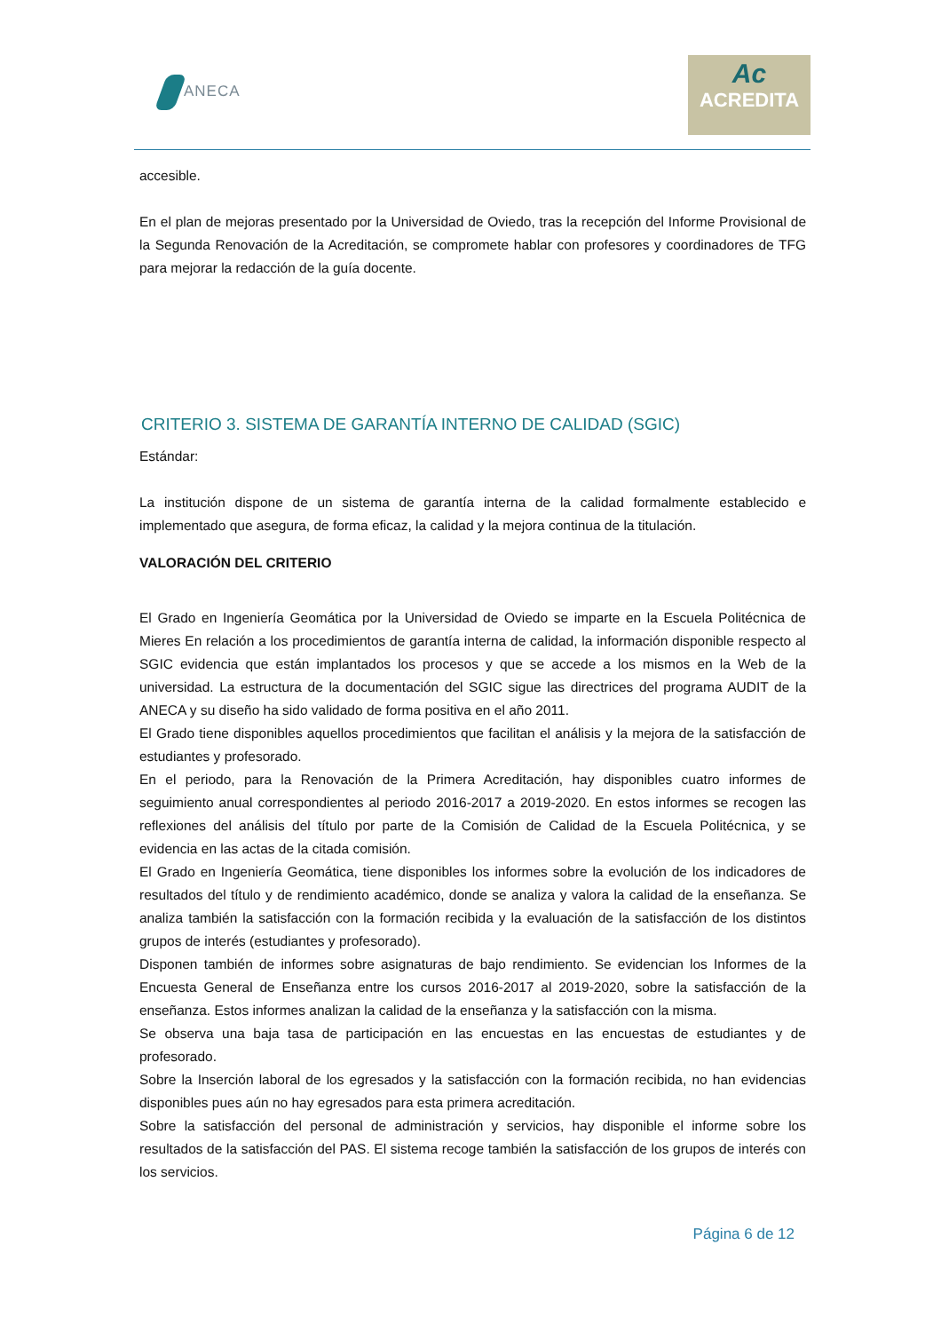ANECA
Ac
ACREDITA
accesible.
En el plan de mejoras presentado por la Universidad de Oviedo, tras la recepción del Informe Provisional de la Segunda Renovación de la Acreditación, se compromete hablar con profesores y coordinadores de TFG para mejorar la redacción de la guía docente.
CRITERIO 3. SISTEMA DE GARANTÍA INTERNO DE CALIDAD (SGIC)
Estándar:
La institución dispone de un sistema de garantía interna de la calidad formalmente establecido e implementado que asegura, de forma eficaz, la calidad y la mejora continua de la titulación.
VALORACIÓN DEL CRITERIO
El Grado en Ingeniería Geomática por la Universidad de Oviedo se imparte en la Escuela Politécnica de Mieres En relación a los procedimientos de garantía interna de calidad, la información disponible respecto al SGIC evidencia que están implantados los procesos y que se accede a los mismos en la Web de la universidad. La estructura de la documentación del SGIC sigue las directrices del programa AUDIT de la ANECA y su diseño ha sido validado de forma positiva en el año 2011.
El Grado tiene disponibles aquellos procedimientos que facilitan el análisis y la mejora de la satisfacción de estudiantes y profesorado.
En el periodo, para la Renovación de la Primera Acreditación, hay disponibles cuatro informes de seguimiento anual correspondientes al periodo 2016-2017 a 2019-2020. En estos informes se recogen las reflexiones del análisis del título por parte de la Comisión de Calidad de la Escuela Politécnica, y se evidencia en las actas de la citada comisión.
El Grado en Ingeniería Geomática, tiene disponibles los informes sobre la evolución de los indicadores de resultados del título y de rendimiento académico, donde se analiza y valora la calidad de la enseñanza. Se analiza también la satisfacción con la formación recibida y la evaluación de la satisfacción de los distintos grupos de interés (estudiantes y profesorado).
Disponen también de informes sobre asignaturas de bajo rendimiento. Se evidencian los Informes de la Encuesta General de Enseñanza entre los cursos 2016-2017 al 2019-2020, sobre la satisfacción de la enseñanza. Estos informes analizan la calidad de la enseñanza y la satisfacción con la misma.
Se observa una baja tasa de participación en las encuestas en las encuestas de estudiantes y de profesorado.
Sobre la Inserción laboral de los egresados y la satisfacción con la formación recibida, no han evidencias disponibles pues aún no hay egresados para esta primera acreditación.
Sobre la satisfacción del personal de administración y servicios, hay disponible el informe sobre los resultados de la satisfacción del PAS. El sistema recoge también la satisfacción de los grupos de interés con los servicios.
Página 6 de 12